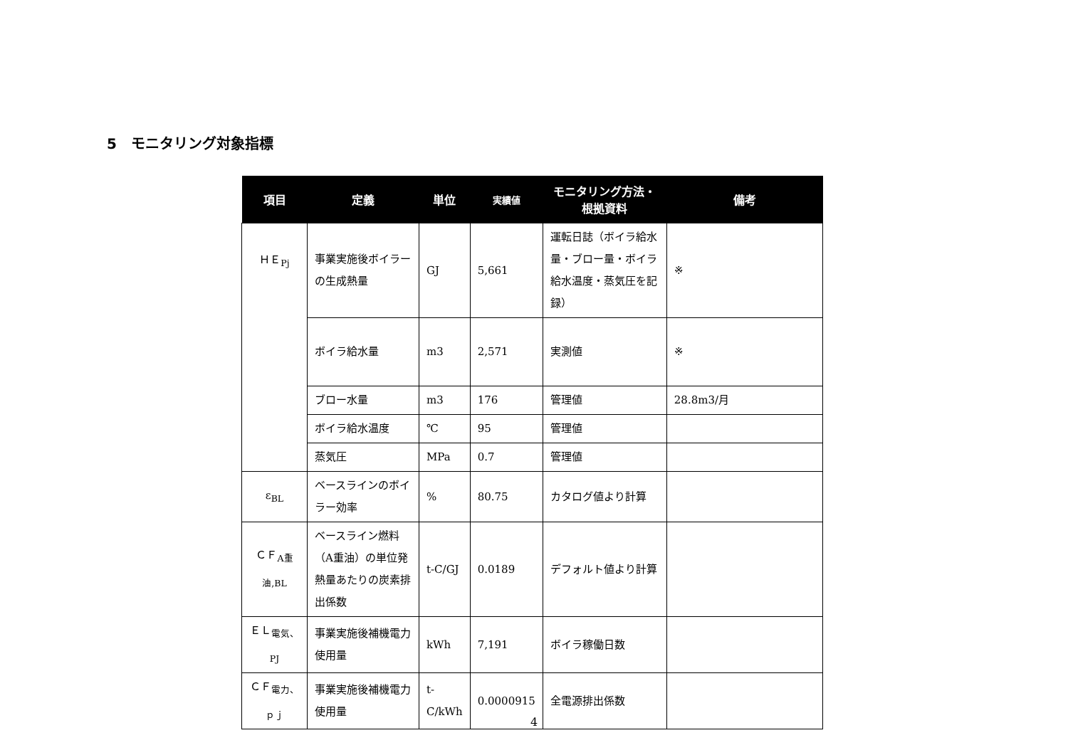5　モニタリング対象指標
| 項目 | 定義 | 単位 | 実績値 | モニタリング方法・ 根拠資料 | 備考 |
| --- | --- | --- | --- | --- | --- |
| ＨＥ<sub>Pj</sub> | 事業実施後ボイラーの生成熱量 | GJ | 5,661 | 運転日誌（ボイラ給水量・ブロー量・ボイラ給水温度・蒸気圧を記録） | ※ |
| | ボイラ給水量 | m3 | 2,571 | 実測値 | ※ |
| | ブロー水量 | m3 | 176 | 管理値 | 28.8m3/月 |
| | ボイラ給水温度 | ℃ | 95 | 管理値 | |
| | 蒸気圧 | MPa | 0.7 | 管理値 | |
| ε<sub>BL</sub> | ベースラインのボイラー効率 | % | 80.75 | カタログ値より計算 | |
| ＣＦ<sub>A重油,BL</sub> | ベースライン燃料（A重油）の単位発熱量あたりの炭素排出係数 | t-C/GJ | 0.0189 | デフォルト値より計算 | |
| ＥＬ<sub>電気、PJ</sub> | 事業実施後補機電力使用量 | kWh | 7,191 | ボイラ稼働日数 | |
| ＣＦ<sub>電力、ｐｊ</sub> | 事業実施後補機電力使用量 | t-C/kWh | 0.0000915 | 全電源排出係数 | |
4